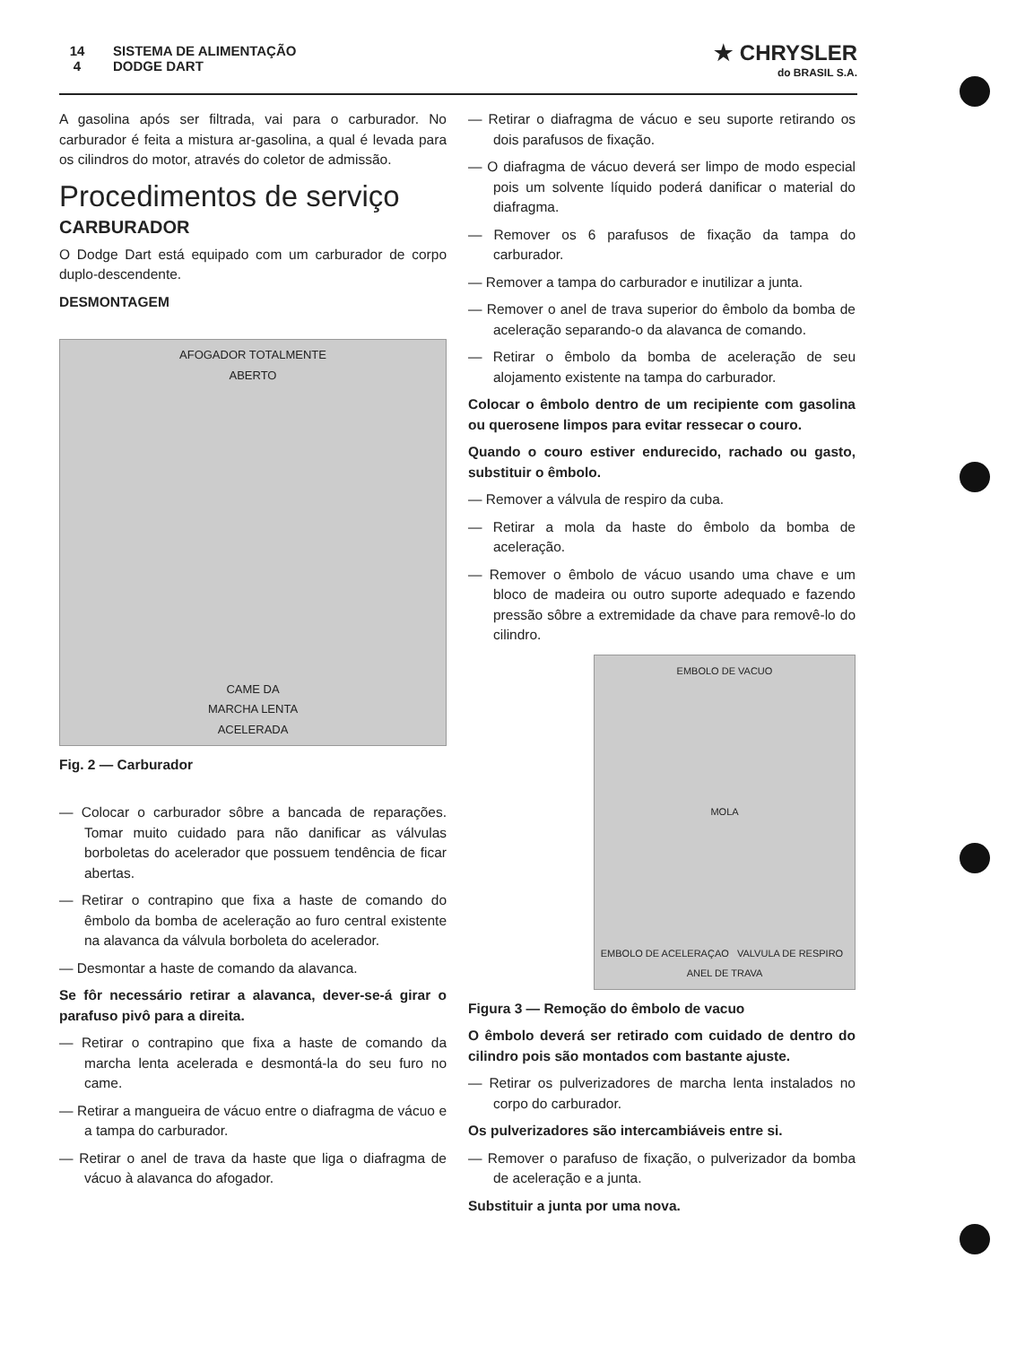14
4 SISTEMA DE ALIMENTAÇÃO
DODGE DART
★ CHRYSLER
do BRASIL S.A.
A gasolina após ser filtrada, vai para o carburador. No carburador é feita a mistura ar-gasolina, a qual é levada para os cilindros do motor, através do coletor de admissão.
Procedimentos de serviço
CARBURADOR
O Dodge Dart está equipado com um carburador de corpo duplo-descendente.
DESMONTAGEM
AFOGADOR TOTALMENTE
ABERTO
CAME DA
MARCHA LENTA
ACELERADA
Fig. 2 — Carburador
— Colocar o carburador sôbre a bancada de reparações. Tomar muito cuidado para não danificar as válvulas borboletas do acelerador que possuem tendência de ficar abertas.
— Retirar o contrapino que fixa a haste de comando do êmbolo da bomba de aceleração ao furo central existente na alavanca da válvula borboleta do acelerador.
— Desmontar a haste de comando da alavanca.
Se fôr necessário retirar a alavanca, dever-se-á girar o parafuso pivô para a direita.
— Retirar o contrapino que fixa a haste de comando da marcha lenta acelerada e desmontá-la do seu furo no came.
— Retirar a mangueira de vácuo entre o diafragma de vácuo e a tampa do carburador.
— Retirar o anel de trava da haste que liga o diafragma de vácuo à alavanca do afogador.
— Retirar o diafragma de vácuo e seu suporte retirando os dois parafusos de fixação.
— O diafragma de vácuo deverá ser limpo de modo especial pois um solvente líquido poderá danificar o material do diafragma.
— Remover os 6 parafusos de fixação da tampa do carburador.
— Remover a tampa do carburador e inutilizar a junta.
— Remover o anel de trava superior do êmbolo da bomba de aceleração separando-o da alavanca de comando.
— Retirar o êmbolo da bomba de aceleração de seu alojamento existente na tampa do carburador.
Colocar o êmbolo dentro de um recipiente com gasolina ou querosene limpos para evitar ressecar o couro.
Quando o couro estiver endurecido, rachado ou gasto, substituir o êmbolo.
— Remover a válvula de respiro da cuba.
— Retirar a mola da haste do êmbolo da bomba de aceleração.
— Remover o êmbolo de vácuo usando uma chave e um bloco de madeira ou outro suporte adequado e fazendo pressão sôbre a extremidade da chave para removê-lo do cilindro.
EMBOLO DE VACUO
MOLA
EMBOLO DE ACELERAÇAO VALVULA DE RESPIRO ANEL DE TRAVA
Figura 3 — Remoção do êmbolo de vacuo
O êmbolo deverá ser retirado com cuidado de dentro do cilindro pois são montados com bastante ajuste.
— Retirar os pulverizadores de marcha lenta instalados no corpo do carburador.
Os pulverizadores são intercambiáveis entre si.
— Remover o parafuso de fixação, o pulverizador da bomba de aceleração e a junta.
Substituir a junta por uma nova.